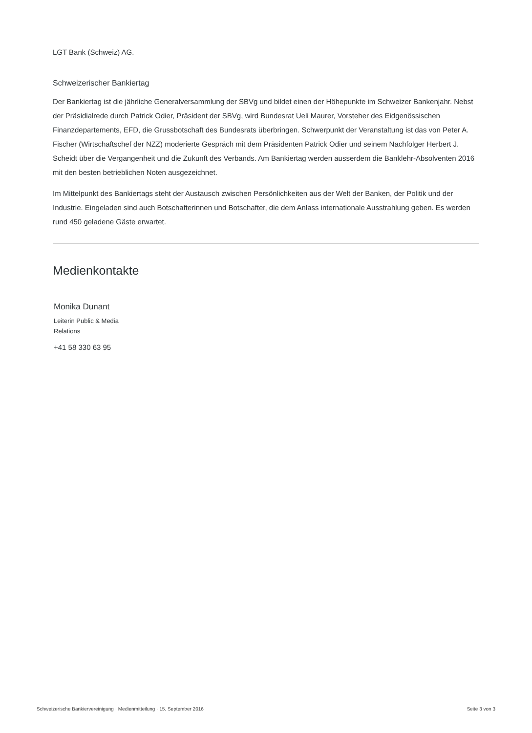LGT Bank (Schweiz) AG.
Schweizerischer Bankiertag
Der Bankiertag ist die jährliche Generalversammlung der SBVg und bildet einen der Höhepunkte im Schweizer Bankenjahr. Nebst der Präsidialrede durch Patrick Odier, Präsident der SBVg, wird Bundesrat Ueli Maurer, Vorsteher des Eidgenössischen Finanzdepartements, EFD, die Grussbotschaft des Bundesrats überbringen. Schwerpunkt der Veranstaltung ist das von Peter A. Fischer (Wirtschaftschef der NZZ) moderierte Gespräch mit dem Präsidenten Patrick Odier und seinem Nachfolger Herbert J. Scheidt über die Vergangenheit und die Zukunft des Verbands. Am Bankiertag werden ausserdem die Banklehr-Absolventen 2016 mit den besten betrieblichen Noten ausgezeichnet.
Im Mittelpunkt des Bankiertags steht der Austausch zwischen Persönlichkeiten aus der Welt der Banken, der Politik und der Industrie. Eingeladen sind auch Botschafterinnen und Botschafter, die dem Anlass internationale Ausstrahlung geben. Es werden rund 450 geladene Gäste erwartet.
Medienkontakte
Monika Dunant
Leiterin Public & Media
Relations
+41 58 330 63 95
Schweizerische Bankiervereinigung · Medienmitteilung · 15. September 2016 Seite 3 von 3